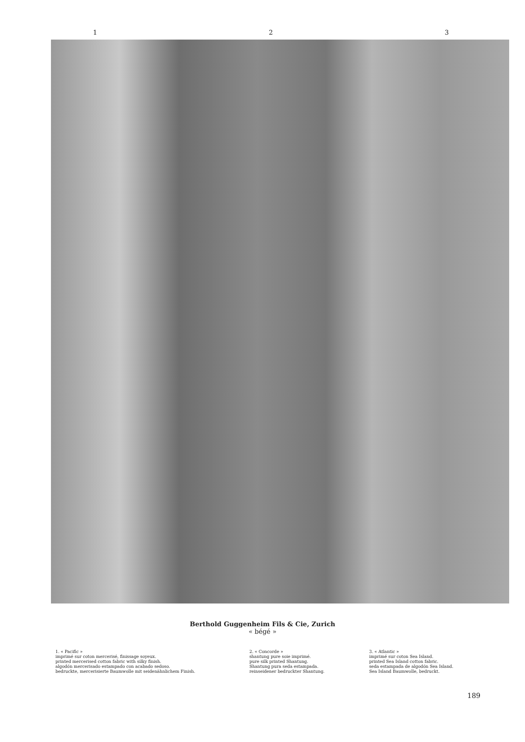1 2 3
Berthold Guggenheim Fils & Cie, Zurich
« bégé »
1. « Pacific »
imprimé sur coton mercerisé, finissage soyeux.
printed mercerised cotton fabric with silky finish.
algodón mercerisado estampado con acabado sedoso.
bedruckte, mercerisierte Baumwolle mit seidenähnlichem Finish.
2. « Concorde »
shantung pure soie imprimé.
pure silk printed Shantung.
Shantung pura seda estampada.
reinseidener bedruckter Shantung.
3. « Atlantic »
imprimé sur coton Sea Island.
printed Sea Island cotton fabric.
seda estampada de algodón Sea Island.
Sea Island Baumwolle, bedruckt.
189